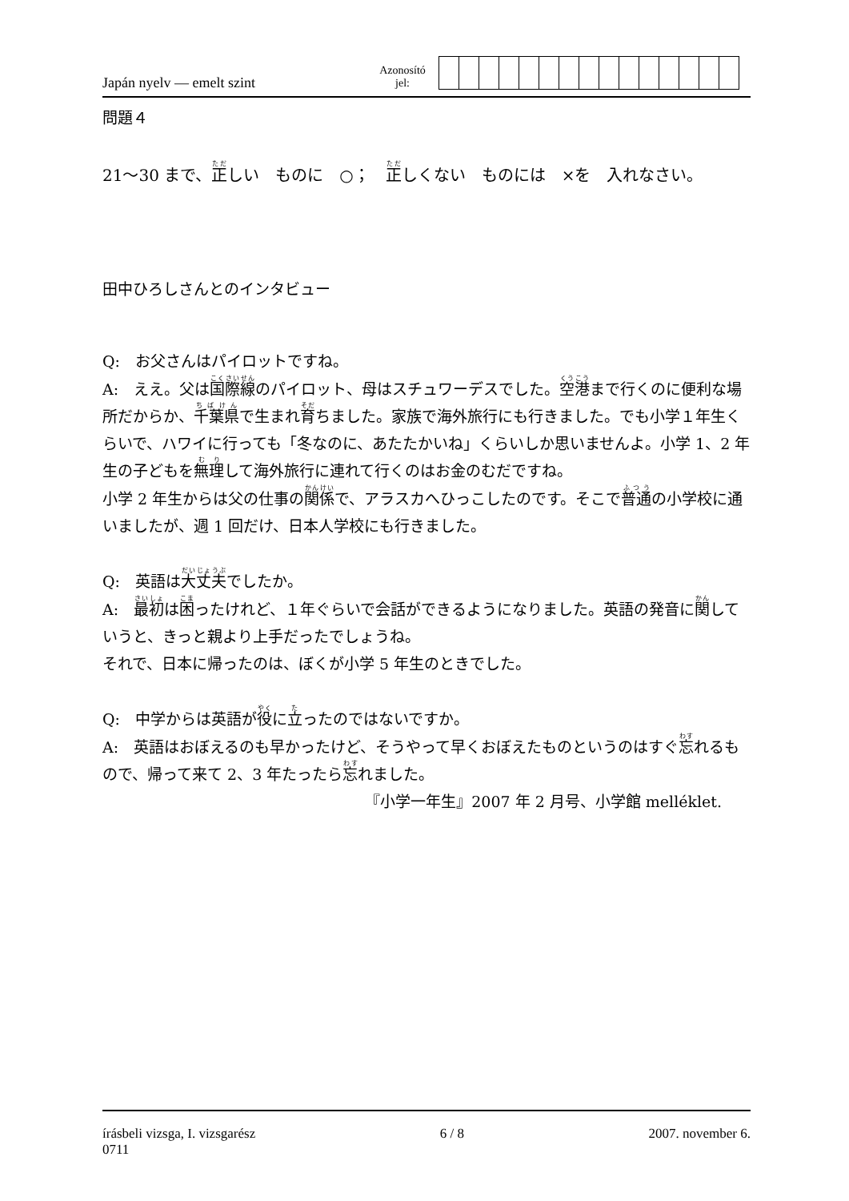Japán nyelv — emelt szint
Azonosító
jel:
問題４
21～30 まで、正しい　ものに　○；　正しくない　ものには　×を　入れなさい。
田中ひろしさんとのインタビュー
Q:　お父さんはパイロットですね。
A:　ええ。父は国際線のパイロット、母はスチュワーデスでした。空港まで行くのに便利な場所だからか、千葉県で生まれ育ちました。家族で海外旅行にも行きました。でも小学１年生くらいで、ハワイに行っても「冬なのに、あたたかいね」くらいしか思いませんよ。小学 1、2 年生の子どもを無理して海外旅行に連れて行くのはお金のむだですね。
小学 2 年生からは父の仕事の関係で、アラスカへひっこしたのです。そこで普通の小学校に通いましたが、週 1 回だけ、日本人学校にも行きました。
Q:　英語は大丈夫でしたか。
A:　最初は困ったけれど、１年ぐらいで会話ができるようになりました。英語の発音に関していうと、きっと親より上手だったでしょうね。
それで、日本に帰ったのは、ぼくが小学 5 年生のときでした。
Q:　中学からは英語が役に立ったのではないですか。
A:　英語はおぼえるのも早かったけど、そうやって早くおぼえたものというのはすぐ忘れるもので、帰って来て 2、3 年たったら忘れました。
『小学一年生』2007 年 2 月号、小学館 melléklet.
írásbeli vizsga, I. vizsgarész 6 / 8 2007. november 6.
0711